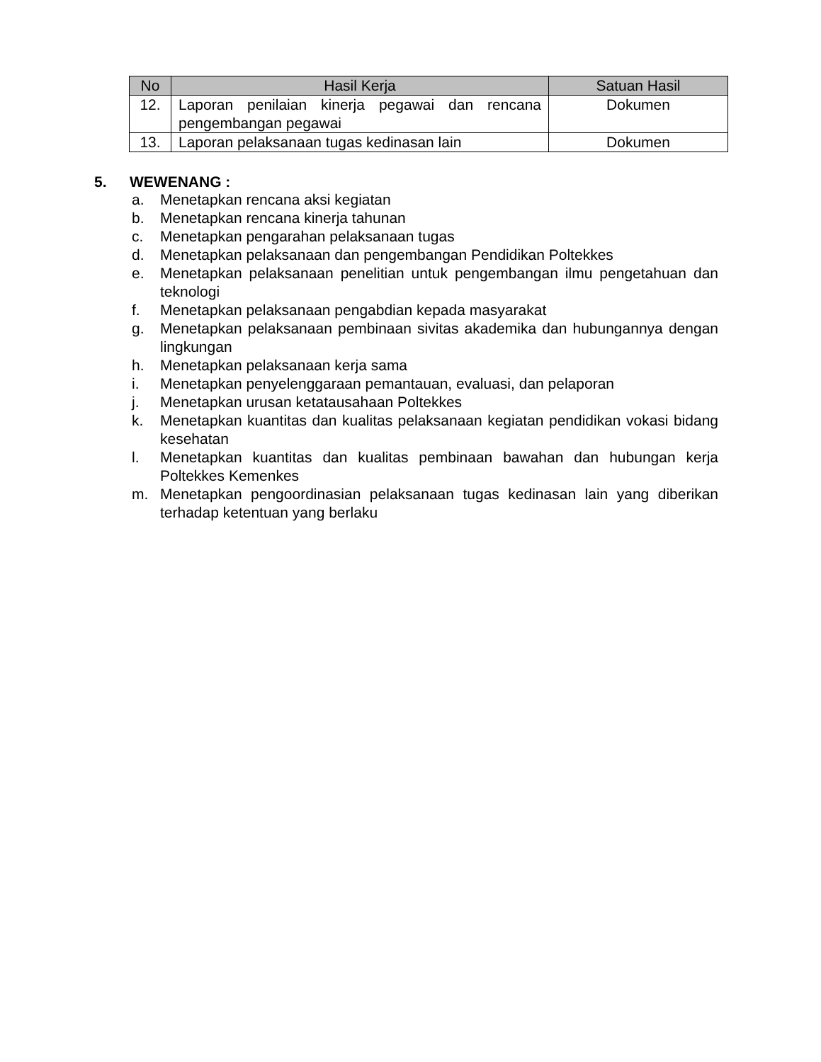| No | Hasil Kerja | Satuan Hasil |
| --- | --- | --- |
| 12. | Laporan penilaian kinerja pegawai dan rencana pengembangan pegawai | Dokumen |
| 13. | Laporan pelaksanaan tugas kedinasan lain | Dokumen |
5. WEWENANG :
a. Menetapkan rencana aksi kegiatan
b. Menetapkan rencana kinerja tahunan
c. Menetapkan pengarahan pelaksanaan tugas
d. Menetapkan pelaksanaan dan pengembangan Pendidikan Poltekkes
e. Menetapkan pelaksanaan penelitian untuk pengembangan ilmu pengetahuan dan teknologi
f. Menetapkan pelaksanaan pengabdian kepada masyarakat
g. Menetapkan pelaksanaan pembinaan sivitas akademika dan hubungannya dengan lingkungan
h. Menetapkan pelaksanaan kerja sama
i. Menetapkan penyelenggaraan pemantauan, evaluasi, dan pelaporan
j. Menetapkan urusan ketatausahaan Poltekkes
k. Menetapkan kuantitas dan kualitas pelaksanaan kegiatan pendidikan vokasi bidang kesehatan
l. Menetapkan kuantitas dan kualitas pembinaan bawahan dan hubungan kerja Poltekkes Kemenkes
m. Menetapkan pengoordinasian pelaksanaan tugas kedinasan lain yang diberikan terhadap ketentuan yang berlaku